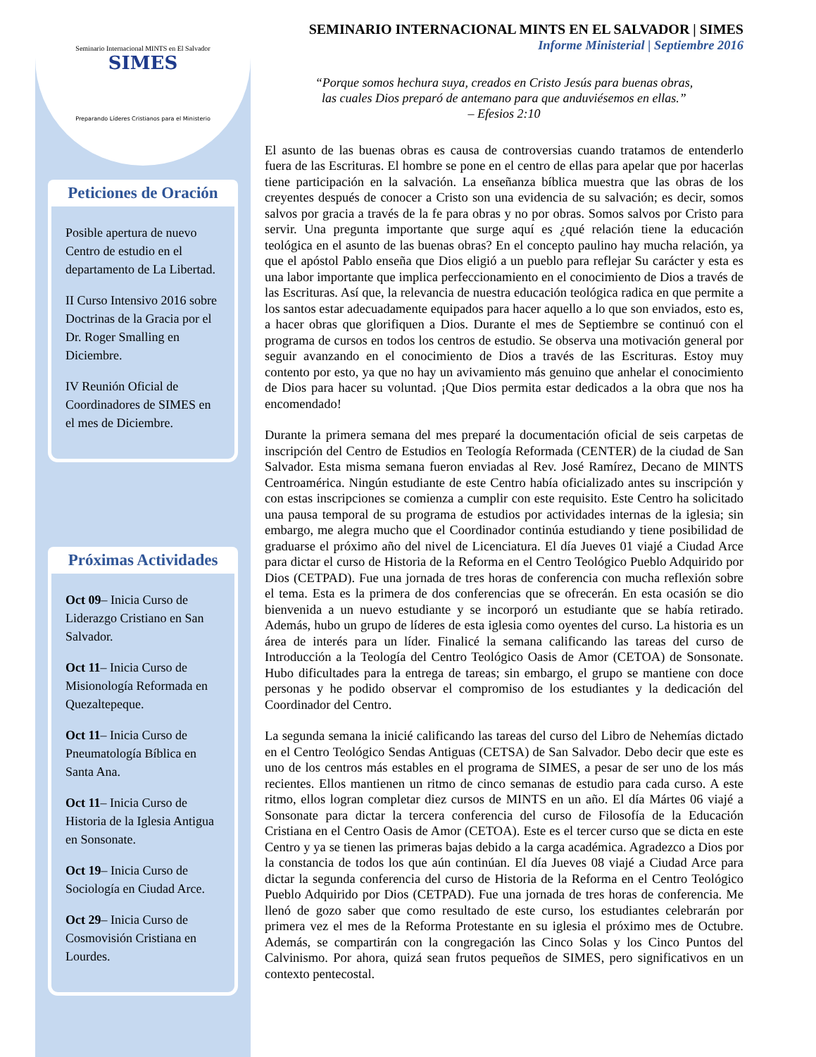Seminario Internacional MINTS en El Salvador
SIMES
Preparando Líderes Cristianos para el Ministerio
Peticiones de Oración
Posible apertura de nuevo Centro de estudio en el departamento de La Libertad.
II Curso Intensivo 2016 sobre Doctrinas de la Gracia por el Dr. Roger Smalling en Diciembre.
IV Reunión Oficial de Coordinadores de SIMES en el mes de Diciembre.
Próximas Actividades
Oct 09– Inicia Curso de Liderazgo Cristiano en San Salvador.
Oct 11– Inicia Curso de Misionología Reformada en Quezaltepeque.
Oct 11– Inicia Curso de Pneumatología Bíblica en Santa Ana.
Oct 11– Inicia Curso de Historia de la Iglesia Antigua en Sonsonate.
Oct 19– Inicia Curso de Sociología en Ciudad Arce.
Oct 29– Inicia Curso de Cosmovisión Cristiana en Lourdes.
SEMINARIO INTERNACIONAL MINTS EN EL SALVADOR | SIMES
Informe Ministerial | Septiembre 2016
“Porque somos hechura suya, creados en Cristo Jesús para buenas obras,
las cuales Dios preparó de antemano para que anduviésemos en ellas.”
– Efesios 2:10
El asunto de las buenas obras es causa de controversias cuando tratamos de entenderlo fuera de las Escrituras. El hombre se pone en el centro de ellas para apelar que por hacerlas tiene participación en la salvación. La enseñanza bíblica muestra que las obras de los creyentes después de conocer a Cristo son una evidencia de su salvación; es decir, somos salvos por gracia a través de la fe para obras y no por obras. Somos salvos por Cristo para servir. Una pregunta importante que surge aquí es ¿qué relación tiene la educación teológica en el asunto de las buenas obras? En el concepto paulino hay mucha relación, ya que el apóstol Pablo enseña que Dios eligió a un pueblo para reflejar Su carácter y esta es una labor importante que implica perfeccionamiento en el conocimiento de Dios a través de las Escrituras. Así que, la relevancia de nuestra educación teológica radica en que permite a los santos estar adecuadamente equipados para hacer aquello a lo que son enviados, esto es, a hacer obras que glorifiquen a Dios. Durante el mes de Septiembre se continuó con el programa de cursos en todos los centros de estudio. Se observa una motivación general por seguir avanzando en el conocimiento de Dios a través de las Escrituras. Estoy muy contento por esto, ya que no hay un avivamiento más genuino que anhelar el conocimiento de Dios para hacer su voluntad. ¡Que Dios permita estar dedicados a la obra que nos ha encomendado!
Durante la primera semana del mes preparé la documentación oficial de seis carpetas de inscripción del Centro de Estudios en Teología Reformada (CENTER) de la ciudad de San Salvador. Esta misma semana fueron enviadas al Rev. José Ramírez, Decano de MINTS Centroamérica. Ningún estudiante de este Centro había oficializado antes su inscripción y con estas inscripciones se comienza a cumplir con este requisito. Este Centro ha solicitado una pausa temporal de su programa de estudios por actividades internas de la iglesia; sin embargo, me alegra mucho que el Coordinador continúa estudiando y tiene posibilidad de graduarse el próximo año del nivel de Licenciatura. El día Jueves 01 viajé a Ciudad Arce para dictar el curso de Historia de la Reforma en el Centro Teológico Pueblo Adquirido por Dios (CETPAD). Fue una jornada de tres horas de conferencia con mucha reflexión sobre el tema. Esta es la primera de dos conferencias que se ofrecerán. En esta ocasión se dio bienvenida a un nuevo estudiante y se incorporó un estudiante que se había retirado. Además, hubo un grupo de líderes de esta iglesia como oyentes del curso. La historia es un área de interés para un líder. Finalicé la semana calificando las tareas del curso de Introducción a la Teología del Centro Teológico Oasis de Amor (CETOA) de Sonsonate. Hubo dificultades para la entrega de tareas; sin embargo, el grupo se mantiene con doce personas y he podido observar el compromiso de los estudiantes y la dedicación del Coordinador del Centro.
La segunda semana la inicié calificando las tareas del curso del Libro de Nehemías dictado en el Centro Teológico Sendas Antiguas (CETSA) de San Salvador. Debo decir que este es uno de los centros más estables en el programa de SIMES, a pesar de ser uno de los más recientes. Ellos mantienen un ritmo de cinco semanas de estudio para cada curso. A este ritmo, ellos logran completar diez cursos de MINTS en un año. El día Mártes 06 viajé a Sonsonate para dictar la tercera conferencia del curso de Filosofía de la Educación Cristiana en el Centro Oasis de Amor (CETOA). Este es el tercer curso que se dicta en este Centro y ya se tienen las primeras bajas debido a la carga académica. Agradezco a Dios por la constancia de todos los que aún continúan. El día Jueves 08 viajé a Ciudad Arce para dictar la segunda conferencia del curso de Historia de la Reforma en el Centro Teológico Pueblo Adquirido por Dios (CETPAD). Fue una jornada de tres horas de conferencia. Me llenó de gozo saber que como resultado de este curso, los estudiantes celebrarán por primera vez el mes de la Reforma Protestante en su iglesia el próximo mes de Octubre. Además, se compartirán con la congregación las Cinco Solas y los Cinco Puntos del Calvinismo. Por ahora, quizá sean frutos pequeños de SIMES, pero significativos en un contexto pentecostal.